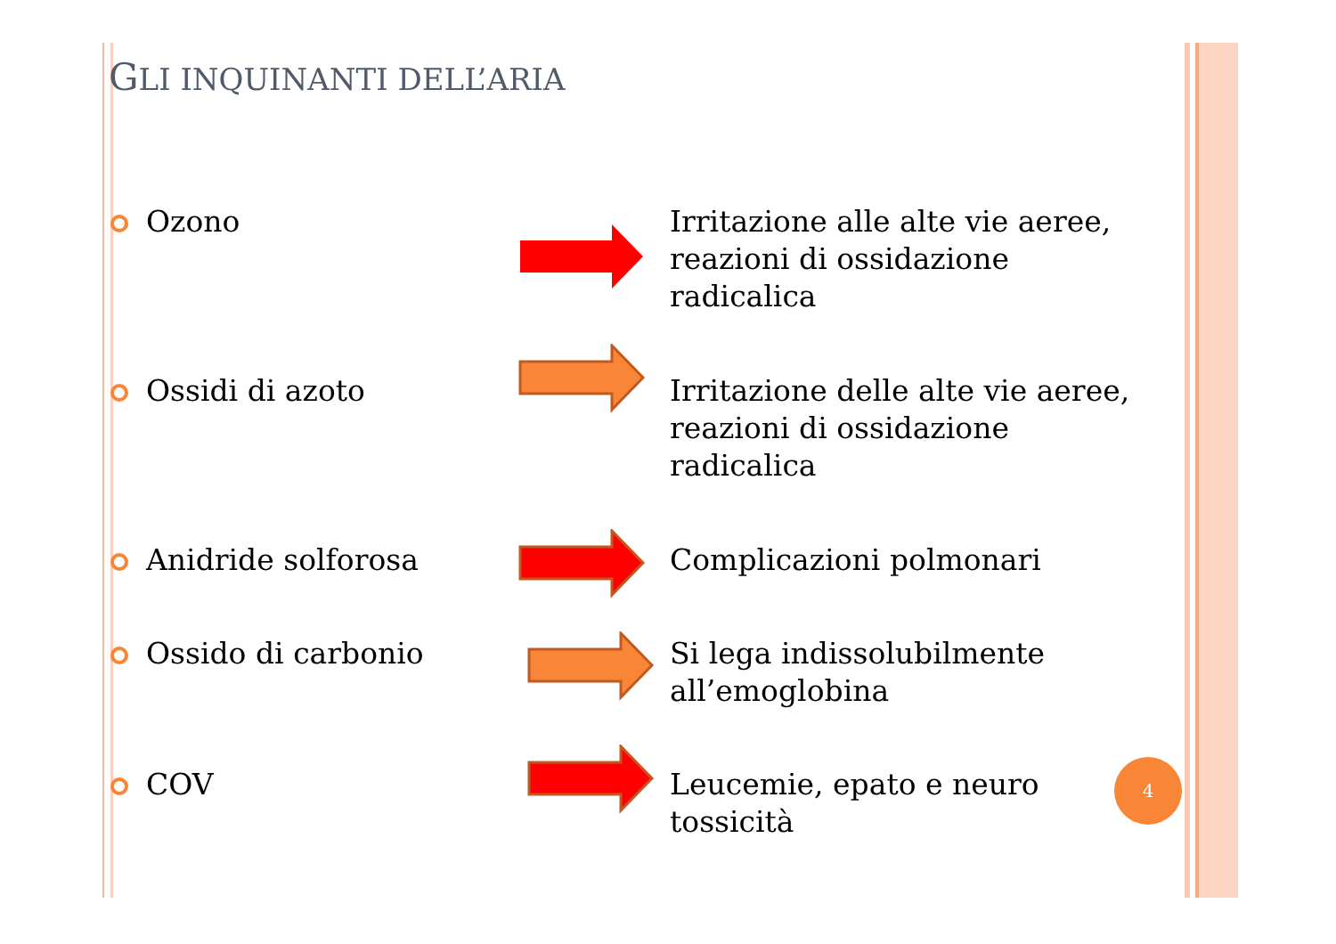GLI INQUINANTI DELL’ARIA
Ozono Irritazione alle alte vie aeree, reazioni di ossidazione radicalica
Ossidi di azoto Irritazione delle alte vie aeree, reazioni di ossidazione radicalica
Anidride solforosa Complicazioni polmonari
Ossido di carbonio Si lega indissolubilmente all’emoglobina
COV Leucemie, epato e neuro tossicità 4